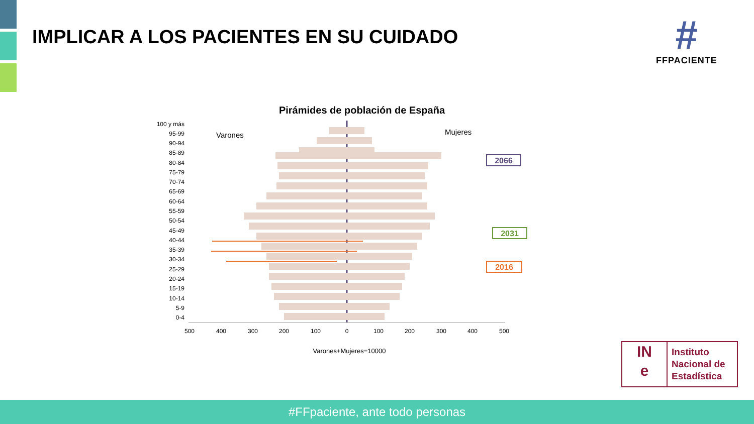IMPLICAR A LOS PACIENTES EN SU CUIDADO
#
FFPACIENTE
Pirámides de población de España
Varones
Mujeres
100 y más
95-99
90-94
85-89
80-84
75-79
70-74
65-69
60-64
55-59
50-54
45-49
40-44
35-39
30-34
25-29
20-24
15-19
10-14
5-9
0-4
.
500
400
300
200
100
0
100
200
300
400
500
Varones+Mujeres=10000
2066
2031
2016
IN
e
Instituto
Nacional de
Estadística
#FFpaciente, ante todo personas